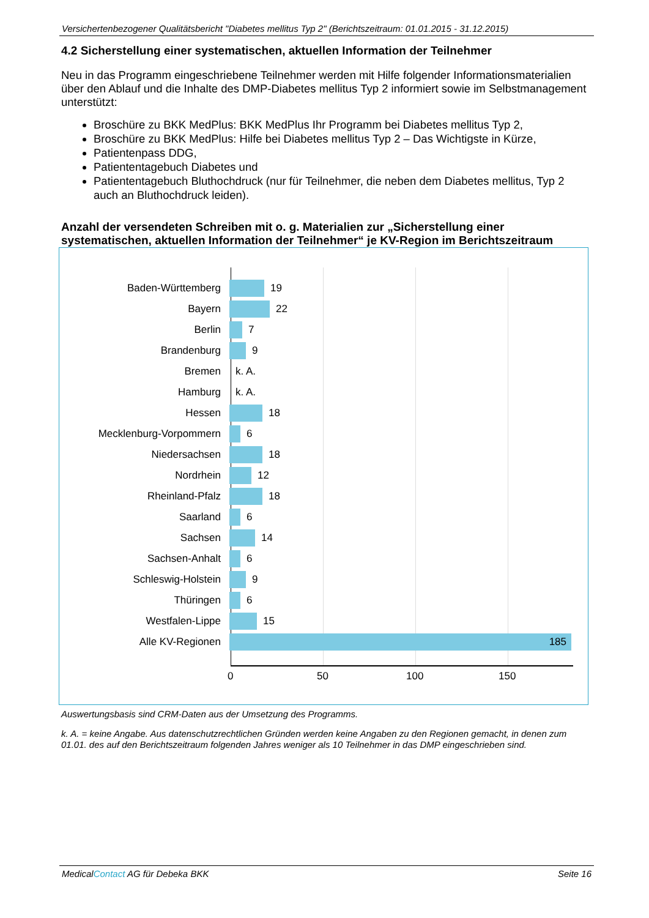Versichertenbezogener Qualitätsbericht "Diabetes mellitus Typ 2" (Berichtszeitraum: 01.01.2015 - 31.12.2015)
4.2 Sicherstellung einer systematischen, aktuellen Information der Teilnehmer
Neu in das Programm eingeschriebene Teilnehmer werden mit Hilfe folgender Informationsmaterialien über den Ablauf und die Inhalte des DMP-Diabetes mellitus Typ 2 informiert sowie im Selbstmanagement unterstützt:
Broschüre zu BKK MedPlus: BKK MedPlus Ihr Programm bei Diabetes mellitus Typ 2,
Broschüre zu BKK MedPlus: Hilfe bei Diabetes mellitus Typ 2 – Das Wichtigste in Kürze,
Patientenpass DDG,
Patiententagebuch Diabetes und
Patiententagebuch Bluthochdruck (nur für Teilnehmer, die neben dem Diabetes mellitus, Typ 2 auch an Bluthochdruck leiden).
Anzahl der versendeten Schreiben mit o. g. Materialien zur „Sicherstellung einer systematischen, aktuellen Information der Teilnehmer“ je KV-Region im Berichtszeitraum
Baden-Württemberg 19
Bayern 22
Berlin 7
Brandenburg 9
Bremen k. A.
Hamburg k. A.
Hessen 18
Mecklenburg-Vorpommern 6
Niedersachsen 18
Nordrhein 12
Rheinland-Pfalz 18
Saarland 6
Sachsen 14
Sachsen-Anhalt 6
Schleswig-Holstein 9
Thüringen 6
Westfalen-Lippe 15
Alle KV-Regionen 185
0 50 100 150
Auswertungsbasis sind CRM-Daten aus der Umsetzung des Programms.
k. A. = keine Angabe. Aus datenschutzrechtlichen Gründen werden keine Angaben zu den Regionen gemacht, in denen zum 01.01. des auf den Berichtszeitraum folgenden Jahres weniger als 10 Teilnehmer in das DMP eingeschrieben sind.
MedicalContact AG für Debeka BKK Seite 16